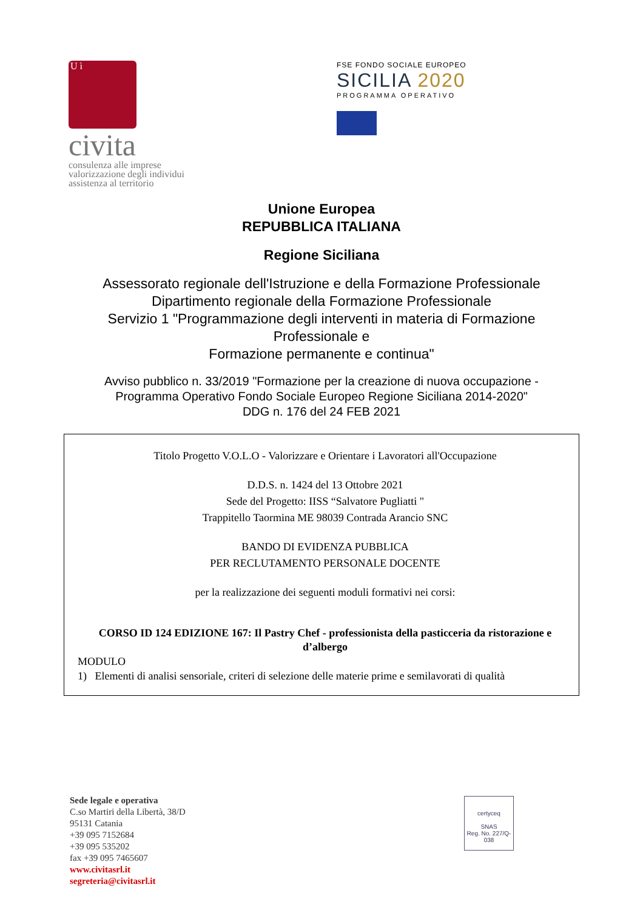U ì
civita
consulenza alle imprese
valorizzazione degli individui
assistenza al territorio
FSE FONDO SOCIALE EUROPEO
SICILIA 2020
PROGRAMMA OPERATIVO
Unione Europea
REPUBBLICA ITALIANA
Regione Siciliana
Assessorato regionale dell'Istruzione e della Formazione Professionale
Dipartimento regionale della Formazione Professionale
Servizio 1 "Programmazione degli interventi in materia di Formazione
Professionale e
Formazione permanente e continua"
Avviso pubblico n. 33/2019 "Formazione per la creazione di nuova occupazione -
Programma Operativo Fondo Sociale Europeo Regione Siciliana 2014-2020"
DDG n. 176 del 24 FEB 2021
Titolo Progetto V.O.L.O - Valorizzare e Orientare i Lavoratori all'Occupazione
D.D.S. n. 1424 del 13 Ottobre 2021
Sede del Progetto: IISS “Salvatore Pugliatti "
Trappitello Taormina ME 98039 Contrada Arancio SNC
BANDO DI EVIDENZA PUBBLICA
PER RECLUTAMENTO PERSONALE DOCENTE
per la realizzazione dei seguenti moduli formativi nei corsi:
CORSO ID 124 EDIZIONE 167: Il Pastry Chef - professionista della pasticceria da ristorazione e d’albergo
MODULO
1) Elementi di analisi sensoriale, criteri di selezione delle materie prime e semilavorati di qualità
Sede legale e operativa
C.so Martiri della Libertà, 38/D
95131 Catania
+39 095 7152684
+39 095 535202
fax +39 095 7465607
www.civitasrl.it
segreteria@civitasrl.it
certyceq
SNAS
Reg. No. 227/Q-038